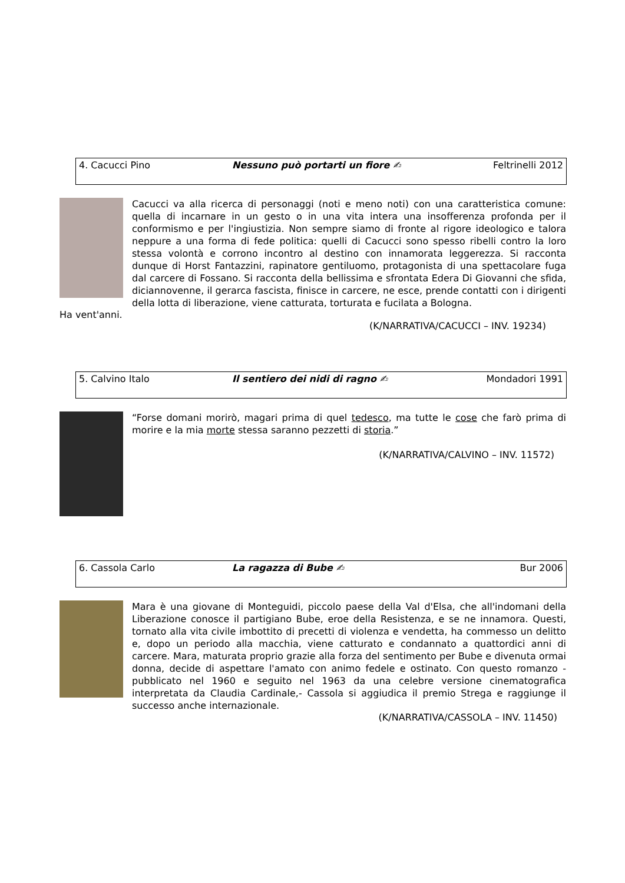4. Cacucci Pino Nessuno può portarti un fiore ✍ Feltrinelli 2012
Cacucci va alla ricerca di personaggi (noti e meno noti) con una caratteristica comune: quella di incarnare in un gesto o in una vita intera una insofferenza profonda per il conformismo e per l'ingiustizia. Non sempre siamo di fronte al rigore ideologico e talora neppure a una forma di fede politica: quelli di Cacucci sono spesso ribelli contro la loro stessa volontà e corrono incontro al destino con innamorata leggerezza. Si racconta dunque di Horst Fantazzini, rapinatore gentiluomo, protagonista di una spettacolare fuga dal carcere di Fossano. Si racconta della bellissima e sfrontata Edera Di Giovanni che sfida, diciannovenne, il gerarca fascista, finisce in carcere, ne esce, prende contatti con i dirigenti della lotta di liberazione, viene catturata, torturata e fucilata a Bologna.
Ha vent'anni.
(K/NARRATIVA/CACUCCI – INV. 19234)
5. Calvino Italo Il sentiero dei nidi di ragno ✍ Mondadori 1991
“Forse domani morirò, magari prima di quel tedesco, ma tutte le cose che farò prima di morire e la mia morte stessa saranno pezzetti di storia.”
(K/NARRATIVA/CALVINO – INV. 11572)
6. Cassola Carlo La ragazza di Bube ✍ Bur 2006
Mara è una giovane di Monteguidi, piccolo paese della Val d'Elsa, che all'indomani della Liberazione conosce il partigiano Bube, eroe della Resistenza, e se ne innamora. Questi, tornato alla vita civile imbottito di precetti di violenza e vendetta, ha commesso un delitto e, dopo un periodo alla macchia, viene catturato e condannato a quattordici anni di carcere. Mara, maturata proprio grazie alla forza del sentimento per Bube e divenuta ormai donna, decide di aspettare l'amato con animo fedele e ostinato. Con questo romanzo - pubblicato nel 1960 e seguito nel 1963 da una celebre versione cinematografica interpretata da Claudia Cardinale,- Cassola si aggiudica il premio Strega e raggiunge il successo anche internazionale.
(K/NARRATIVA/CASSOLA – INV. 11450)